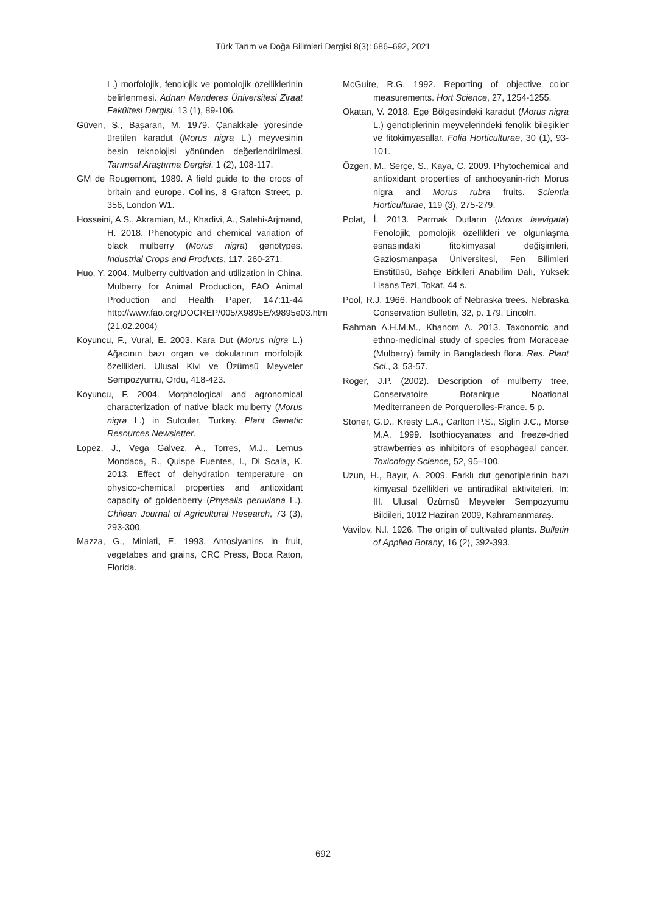Türk Tarım ve Doğa Bilimleri Dergisi 8(3): 686–692, 2021
L.) morfolojik, fenolojik ve pomolojik özelliklerinin belirlenmesi. Adnan Menderes Üniversitesi Ziraat Fakültesi Dergisi, 13 (1), 89-106.
Güven, S., Başaran, M. 1979. Çanakkale yöresinde üretilen karadut (Morus nigra L.) meyvesinin besin teknolojisi yönünden değerlendirilmesi. Tarımsal Araştırma Dergisi, 1 (2), 108-117.
GM de Rougemont, 1989. A field guide to the crops of britain and europe. Collins, 8 Grafton Street, p. 356, London W1.
Hosseini, A.S., Akramian, M., Khadivi, A., Salehi-Arjmand, H. 2018. Phenotypic and chemical variation of black mulberry (Morus nigra) genotypes. Industrial Crops and Products, 117, 260-271.
Huo, Y. 2004. Mulberry cultivation and utilization in China. Mulberry for Animal Production, FAO Animal Production and Health Paper, 147:11-44 http://www.fao.org/DOCREP/005/X9895E/x9895e03.htm (21.02.2004)
Koyuncu, F., Vural, E. 2003. Kara Dut (Morus nigra L.) Ağacının bazı organ ve dokularının morfolojik özellikleri. Ulusal Kivi ve Üzümsü Meyveler Sempozyumu, Ordu, 418-423.
Koyuncu, F. 2004. Morphological and agronomical characterization of native black mulberry (Morus nigra L.) in Sutculer, Turkey. Plant Genetic Resources Newsletter.
Lopez, J., Vega Galvez, A., Torres, M.J., Lemus Mondaca, R., Quispe Fuentes, I., Di Scala, K. 2013. Effect of dehydration temperature on physico-chemical properties and antioxidant capacity of goldenberry (Physalis peruviana L.). Chilean Journal of Agricultural Research, 73 (3), 293-300.
Mazza, G., Miniati, E. 1993. Antosiyanins in fruit, vegetabes and grains, CRC Press, Boca Raton, Florida.
McGuire, R.G. 1992. Reporting of objective color measurements. Hort Science, 27, 1254-1255.
Okatan, V. 2018. Ege Bölgesindeki karadut (Morus nigra L.) genotiplerinin meyvelerindeki fenolik bileşikler ve fitokimyasallar. Folia Horticulturae, 30 (1), 93-101.
Özgen, M., Serçe, S., Kaya, C. 2009. Phytochemical and antioxidant properties of anthocyanin-rich Morus nigra and Morus rubra fruits. Scientia Horticulturae, 119 (3), 275-279.
Polat, İ. 2013. Parmak Dutların (Morus laevigata) Fenolojik, pomolojik özellikleri ve olgunlaşma esnasındaki fitokimyasal değişimleri, Gaziosmanpaşa Üniversitesi, Fen Bilimleri Enstitüsü, Bahçe Bitkileri Anabilim Dalı, Yüksek Lisans Tezi, Tokat, 44 s.
Pool, R.J. 1966. Handbook of Nebraska trees. Nebraska Conservation Bulletin, 32, p. 179, Lincoln.
Rahman A.H.M.M., Khanom A. 2013. Taxonomic and ethno-medicinal study of species from Moraceae (Mulberry) family in Bangladesh flora. Res. Plant Sci., 3, 53-57.
Roger, J.P. (2002). Description of mulberry tree, Conservatoire Botanique Noational Mediterraneen de Porquerolles-France. 5 p.
Stoner, G.D., Kresty L.A., Carlton P.S., Siglin J.C., Morse M.A. 1999. Isothiocyanates and freeze-dried strawberries as inhibitors of esophageal cancer. Toxicology Science, 52, 95–100.
Uzun, H., Bayır, A. 2009. Farklı dut genotiplerinin bazı kimyasal özellikleri ve antiradikal aktiviteleri. In: III. Ulusal Üzümsü Meyveler Sempozyumu Bildileri, 1012 Haziran 2009, Kahramanmaraş.
Vavilov, N.I. 1926. The origin of cultivated plants. Bulletin of Applied Botany, 16 (2), 392-393.
692